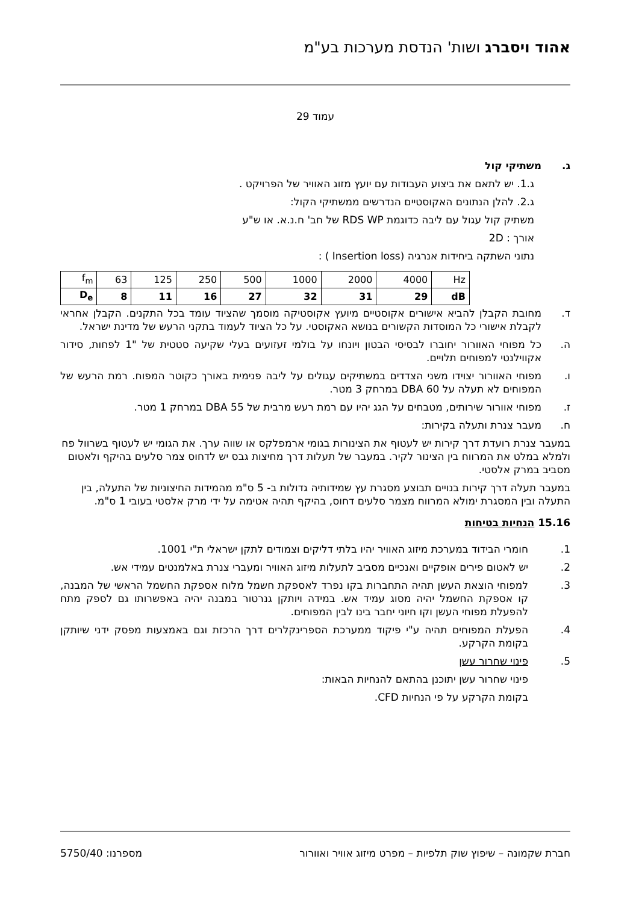אהוד ויסברג ושות' הנדסת מערכות בע"מ
עמוד 29
ג. משתיקי קול
ג.1. יש לתאם את ביצוע העבודות עם יועץ מזוג האוויר של הפרויקט .
ג.2. להלן הנתונים האקוסטיים הנדרשים ממשתיקי הקול:
משתיק קול עגול עם ליבה כדוגמת RDS WP של חב' ח.נ.א. או ש"ע
אורך : 2D
נתוני השתקה ביחידות אנרגיה (Insertion loss ) :
| f<sub>m</sub> | 63 | 125 | 250 | 500 | 1000 | 2000 | 4000 | Hz |
| D<sub>e</sub> | 8 | 11 | 16 | 27 | 32 | 31 | 29 | dB |
ד. מחובת הקבלן להביא אישורים אקוסטיים מיועץ אקוסטיקה מוסמך שהציוד עומד בכל התקנים. הקבלן אחראי לקבלת אישורי כל המוסדות הקשורים בנושא האקוסטי. על כל הציוד לעמוד בתקני הרעש של מדינת ישראל.
ה. כל מפוחי האוורור יחוברו לבסיסי הבטון ויונחו על בולמי זעזועים בעלי שקיעה סטטית של "1 לפחות, סידור אקווילנטי למפוחים תלויים.
ו. מפוחי האוורור יצוידו משני הצדדים במשתיקים עגולים על ליבה פנימית באורך כקוטר המפוח. רמת הרעש של המפוחים לא תעלה על DBA 60 במרחק 3 מטר.
ז. מפוחי אוורור שירותים, מטבחים על הגג יהיו עם רמת רעש מרבית של DBA 55 במרחק 1 מטר.
ח. מעבר צנרת ותעלה בקירות:
במעבר צנרת רועדת דרך קירות יש לעטוף את הצינורות בגומי ארמפלקס או שווה ערך. את הגומי יש לעטוף בשרוול פח ולמלא במלט את המרווח בין הצינור לקיר. במעבר של תעלות דרך מחיצות גבס יש לדחוס צמר סלעים בהיקף ולאטום מסביב במרק אלסטי.
במעבר תעלה דרך קירות בנויים תבוצע מסגרת עץ שמידותיה גדולות ב- 5 ס"מ מהמידות החיצוניות של התעלה, בין התעלה ובין המסגרת ימולא המרווח מצמר סלעים דחוס, בהיקף תהיה אטימה על ידי מרק אלסטי בעובי 1 ס"מ.
15.16 הנחיות בטיחות
1. חומרי הבידוד במערכת מיזוג האוויר יהיו בלתי דליקים וצמודים לתקן ישראלי ת"י 1001.
2. יש לאטום פירים אופקיים ואנכיים מסביב לתעלות מיזוג האוויר ומעברי צנרת באלמנטים עמידי אש.
3. למפוחי הוצאת העשן תהיה התחברות בקו נפרד לאספקת חשמל מלוח אספקת החשמל הראשי של המבנה, קו אספקת החשמל יהיה מסוג עמיד אש. במידה ויותקן גנרטור במבנה יהיה באפשרותו גם לספק מתח להפעלת מפוחי העשן וקו חיוני יחבר בינו לבין המפוחים.
4. הפעלת המפוחים תהיה ע"י פיקוד ממערכת הספרינקלרים דרך הרכזת וגם באמצעות מפסק ידני שיותקן בקומת הקרקע.
5. פינוי שחרור עשן
פינוי שחרור עשן יתוכנן בהתאם להנחיות הבאות:
בקומת הקרקע על פי הנחיות CFD.
חברת שקמונה – שיפוץ שוק תלפיות – מפרט מיזוג אוויר ואוורור מספרנו: 5750/40